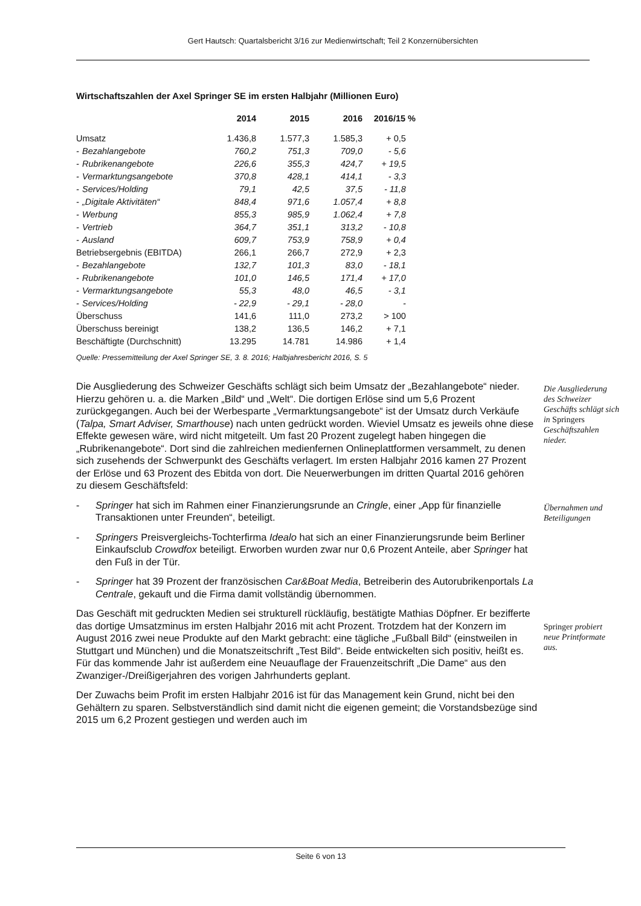Gert Hautsch: Quartalsbericht 3/16 zur Medienwirtschaft; Teil 2 Konzernübersichten
Wirtschaftszahlen der Axel Springer SE im ersten Halbjahr (Millionen Euro)
| | | 2014 | 2015 | 2016 | 2016/15 % |
| --- | --- | --- | --- | --- | --- |
| Umsatz | | 1.436,8 | 1.577,3 | 1.585,3 | + 0,5 |
| - | Bezahlangebote | 760,2 | 751,3 | 709,0 | - 5,6 |
| - | Rubrikenangebote | 226,6 | 355,3 | 424,7 | + 19,5 |
| - | Vermarktungsangebote | 370,8 | 428,1 | 414,1 | - 3,3 |
| - | Services/Holding | 79,1 | 42,5 | 37,5 | - 11,8 |
| - | „Digitale Aktivitäten“ | 848,4 | 971,6 | 1.057,4 | + 8,8 |
| - | Werbung | 855,3 | 985,9 | 1.062,4 | + 7,8 |
| - | Vertrieb | 364,7 | 351,1 | 313,2 | - 10,8 |
| - | Ausland | 609,7 | 753,9 | 758,9 | + 0,4 |
| Betriebsergebnis (EBITDA) | | 266,1 | 266,7 | 272,9 | + 2,3 |
| - | Bezahlangebote | 132,7 | 101,3 | 83,0 | - 18,1 |
| - | Rubrikenangebote | 101,0 | 146,5 | 171,4 | + 17,0 |
| - | Vermarktungsangebote | 55,3 | 48,0 | 46,5 | - 3,1 |
| - | Services/Holding | - 22,9 | - 29,1 | - 28,0 | - |
| Überschuss | | 141,6 | 111,0 | 273,2 | > 100 |
| Überschuss bereinigt | | 138,2 | 136,5 | 146,2 | + 7,1 |
| Beschäftigte (Durchschnitt) | | 13.295 | 14.781 | 14.986 | + 1,4 |
Quelle: Pressemitteilung der Axel Springer SE, 3. 8. 2016; Halbjahresbericht 2016, S. 5
Die Ausgliederung des Schweizer Geschäfts schlägt sich beim Umsatz der „Bezahlangebote“ nieder. Hierzu gehören u. a. die Marken „Bild“ und „Welt“. Die dortigen Erlöse sind um 5,6 Prozent zurückgegangen. Auch bei der Werbesparte „Vermarktungsangebote“ ist der Umsatz durch Verkäufe (Talpa, Smart Adviser, Smarthouse) nach unten gedrückt worden. Wieviel Umsatz es jeweils ohne diese Effekte gewesen wäre, wird nicht mitgeteilt. Um fast 20 Prozent zugelegt haben hingegen die „Rubrikenangebote“. Dort sind die zahlreichen medienfernen Onlineplattformen versammelt, zu denen sich zusehends der Schwerpunkt des Geschäfts verlagert. Im ersten Halbjahr 2016 kamen 27 Prozent der Erlöse und 63 Prozent des Ebitda von dort. Die Neuerwerbungen im dritten Quartal 2016 gehören zu diesem Geschäftsfeld:
Die Ausgliederung des Schweizer Geschäfts schlägt sich in Springers Geschäftszahlen nieder.
- Springer hat sich im Rahmen einer Finanzierungsrunde an Cringle, einer „App für finanzielle Transaktionen unter Freunden“, beteiligt.
- Springers Preisvergleichs-Tochterfirma Idealo hat sich an einer Finanzierungsrunde beim Berliner Einkaufsclub Crowdfox beteiligt. Erworben wurden zwar nur 0,6 Prozent Anteile, aber Springer hat den Fuß in der Tür.
- Springer hat 39 Prozent der französischen Car&Boat Media, Betreiberin des Autorubrikenportals La Centrale, gekauft und die Firma damit vollständig übernommen.
Übernahmen und Beteiligungen
Das Geschäft mit gedruckten Medien sei strukturell rückläufig, bestätigte Mathias Döpfner. Er bezifferte das dortige Umsatzminus im ersten Halbjahr 2016 mit acht Prozent. Trotzdem hat der Konzern im August 2016 zwei neue Produkte auf den Markt gebracht: eine tägliche „Fußball Bild“ (einstweilen in Stuttgart und München) und die Monatszeitschrift „Test Bild“. Beide entwickelten sich positiv, heißt es. Für das kommende Jahr ist außerdem eine Neuauflage der Frauenzeitschrift „Die Dame“ aus den Zwanziger-/Dreißigerjahren des vorigen Jahrhunderts geplant.
Springer probiert neue Printformate aus.
Der Zuwachs beim Profit im ersten Halbjahr 2016 ist für das Management kein Grund, nicht bei den Gehältern zu sparen. Selbstverständlich sind damit nicht die eigenen gemeint; die Vorstandsbezüge sind 2015 um 6,2 Prozent gestiegen und werden auch im
Seite 6 von 13